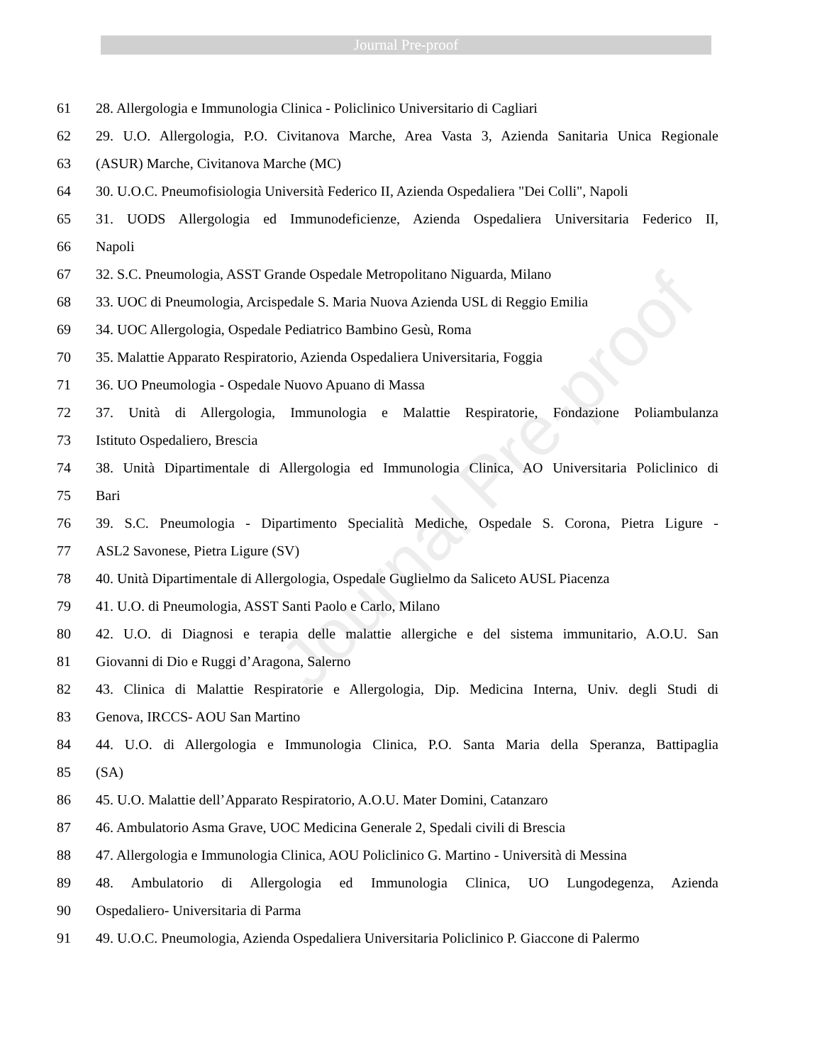Journal Pre-proof
Journal Pre-proof
61 28. Allergologia e Immunologia Clinica - Policlinico Universitario di Cagliari
62 29. U.O. Allergologia, P.O. Civitanova Marche, Area Vasta 3, Azienda Sanitaria Unica Regionale
63 (ASUR) Marche, Civitanova Marche (MC)
64 30. U.O.C. Pneumofisiologia Università Federico II, Azienda Ospedaliera "Dei Colli", Napoli
65 31. UODS Allergologia ed Immunodeficienze, Azienda Ospedaliera Universitaria Federico II,
66 Napoli
67 32. S.C. Pneumologia, ASST Grande Ospedale Metropolitano Niguarda, Milano
68 33. UOC di Pneumologia, Arcispedale S. Maria Nuova Azienda USL di Reggio Emilia
69 34. UOC Allergologia, Ospedale Pediatrico Bambino Gesù, Roma
70 35. Malattie Apparato Respiratorio, Azienda Ospedaliera Universitaria, Foggia
71 36. UO Pneumologia - Ospedale Nuovo Apuano di Massa
72 37. Unità di Allergologia, Immunologia e Malattie Respiratorie, Fondazione Poliambulanza
73 Istituto Ospedaliero, Brescia
74 38. Unità Dipartimentale di Allergologia ed Immunologia Clinica, AO Universitaria Policlinico di
75 Bari
76 39. S.C. Pneumologia - Dipartimento Specialità Mediche, Ospedale S. Corona, Pietra Ligure -
77 ASL2 Savonese, Pietra Ligure (SV)
78 40. Unità Dipartimentale di Allergologia, Ospedale Guglielmo da Saliceto AUSL Piacenza
79 41. U.O. di Pneumologia, ASST Santi Paolo e Carlo, Milano
80 42. U.O. di Diagnosi e terapia delle malattie allergiche e del sistema immunitario, A.O.U. San
81 Giovanni di Dio e Ruggi d’Aragona, Salerno
82 43. Clinica di Malattie Respiratorie e Allergologia, Dip. Medicina Interna, Univ. degli Studi di
83 Genova, IRCCS- AOU San Martino
84 44. U.O. di Allergologia e Immunologia Clinica, P.O. Santa Maria della Speranza, Battipaglia
85 (SA)
86 45. U.O. Malattie dell’Apparato Respiratorio, A.O.U. Mater Domini, Catanzaro
87 46. Ambulatorio Asma Grave, UOC Medicina Generale 2, Spedali civili di Brescia
88 47. Allergologia e Immunologia Clinica, AOU Policlinico G. Martino - Università di Messina
89 48. Ambulatorio di Allergologia ed Immunologia Clinica, UO Lungodegenza, Azienda
90 Ospedaliero- Universitaria di Parma
91 49. U.O.C. Pneumologia, Azienda Ospedaliera Universitaria Policlinico P. Giaccone di Palermo